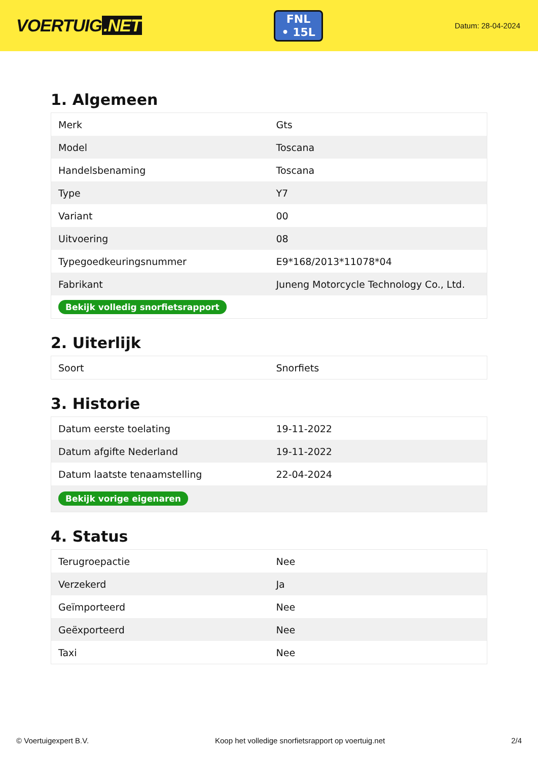VOERTUIG.NET
FNL
• 15L
Datum: 28-04-2024
1. Algemeen
| Merk | Gts |
| Model | Toscana |
| Handelsbenaming | Toscana |
| Type | Y7 |
| Variant | 00 |
| Uitvoering | 08 |
| Typegoedkeuringsnummer | E9*168/2013*11078*04 |
| Fabrikant | Juneng Motorcycle Technology Co., Ltd. |
| Bekijk volledig snorfietsrapport | |
2. Uiterlijk
| Soort | Snorfiets |
3. Historie
| Datum eerste toelating | 19-11-2022 |
| Datum afgifte Nederland | 19-11-2022 |
| Datum laatste tenaamstelling | 22-04-2024 |
| Bekijk vorige eigenaren | |
4. Status
| Terugroepactie | Nee |
| Verzekerd | Ja |
| Geïmporteerd | Nee |
| Geëxporteerd | Nee |
| Taxi | Nee |
© Voertuigexpert B.V. Koop het volledige snorfietsrapport op voertuig.net 2/4